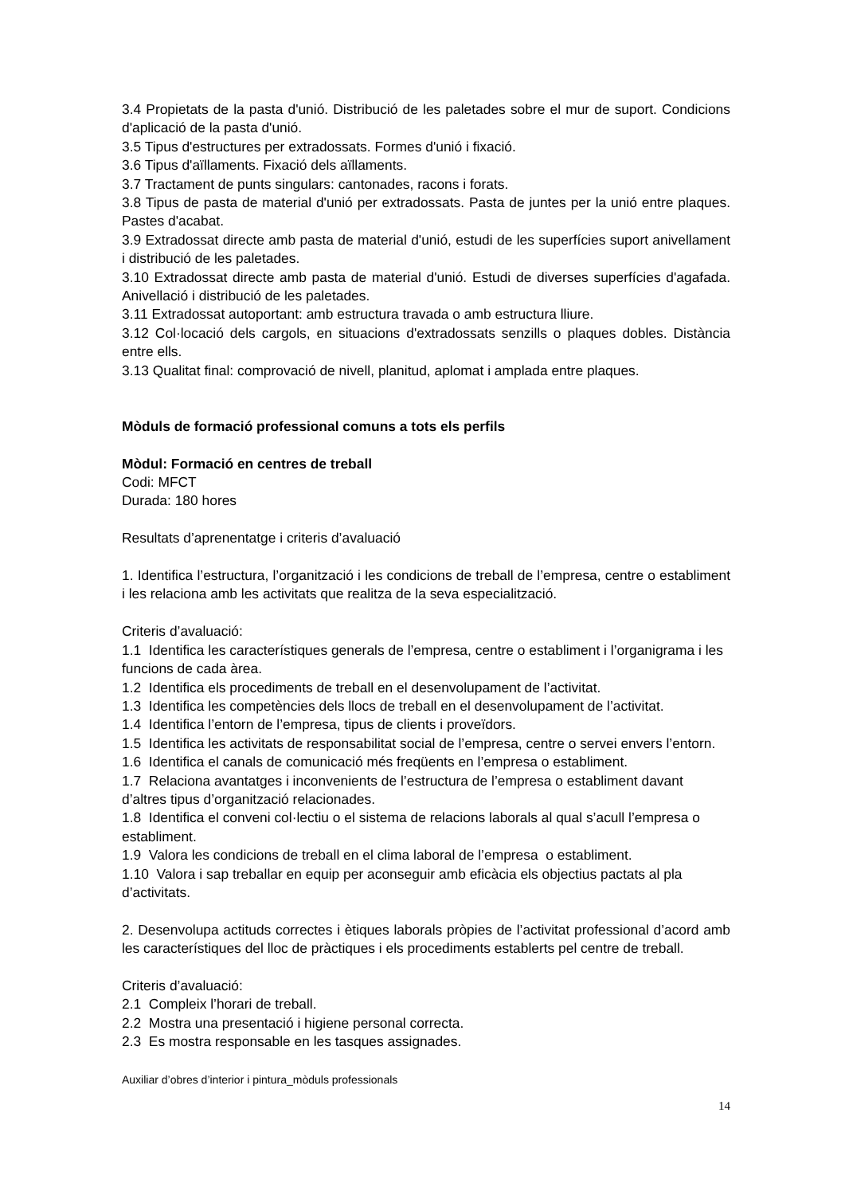3.4 Propietats de la pasta d'unió. Distribució de les paletades sobre el mur de suport. Condicions d'aplicació de la pasta d'unió.
3.5 Tipus d'estructures per extradossats. Formes d'unió i fixació.
3.6 Tipus d'aïllaments. Fixació dels aïllaments.
3.7 Tractament de punts singulars: cantonades, racons i forats.
3.8 Tipus de pasta de material d'unió per extradossats. Pasta de juntes per la unió entre plaques. Pastes d'acabat.
3.9 Extradossat directe amb pasta de material d'unió, estudi de les superfícies suport anivellament i distribució de les paletades.
3.10 Extradossat directe amb pasta de material d'unió. Estudi de diverses superfícies d'agafada. Anivellació i distribució de les paletades.
3.11 Extradossat autoportant: amb estructura travada o amb estructura lliure.
3.12 Col·locació dels cargols, en situacions d'extradossats senzills o plaques dobles. Distància entre ells.
3.13 Qualitat final: comprovació de nivell, planitud, aplomat i amplada entre plaques.
Mòduls de formació professional comuns a tots els perfils
Mòdul: Formació en centres de treball
Codi: MFCT
Durada: 180 hores
Resultats d’aprenentatge i criteris d’avaluació
1. Identifica l’estructura, l’organització i les condicions de treball de l’empresa, centre o establiment i les relaciona amb les activitats que realitza de la seva especialització.
Criteris d’avaluació:
1.1 Identifica les característiques generals de l’empresa, centre o establiment i l’organigrama i les funcions de cada àrea.
1.2 Identifica els procediments de treball en el desenvolupament de l’activitat.
1.3 Identifica les competències dels llocs de treball en el desenvolupament de l’activitat.
1.4 Identifica l’entorn de l’empresa, tipus de clients i proveïdors.
1.5 Identifica les activitats de responsabilitat social de l’empresa, centre o servei envers l’entorn.
1.6 Identifica el canals de comunicació més freqüents en l’empresa o establiment.
1.7 Relaciona avantatges i inconvenients de l’estructura de l’empresa o establiment davant d’altres tipus d’organització relacionades.
1.8 Identifica el conveni col·lectiu o el sistema de relacions laborals al qual s’acull l’empresa o establiment.
1.9 Valora les condicions de treball en el clima laboral de l’empresa o establiment.
1.10 Valora i sap treballar en equip per aconseguir amb eficàcia els objectius pactats al pla d’activitats.
2. Desenvolupa actituds correctes i ètiques laborals pròpies de l’activitat professional d’acord amb les característiques del lloc de pràctiques i els procediments establerts pel centre de treball.
Criteris d’avaluació:
2.1 Compleix l’horari de treball.
2.2 Mostra una presentació i higiene personal correcta.
2.3 Es mostra responsable en les tasques assignades.
Auxiliar d’obres d’interior i pintura_mòduls professionals
14